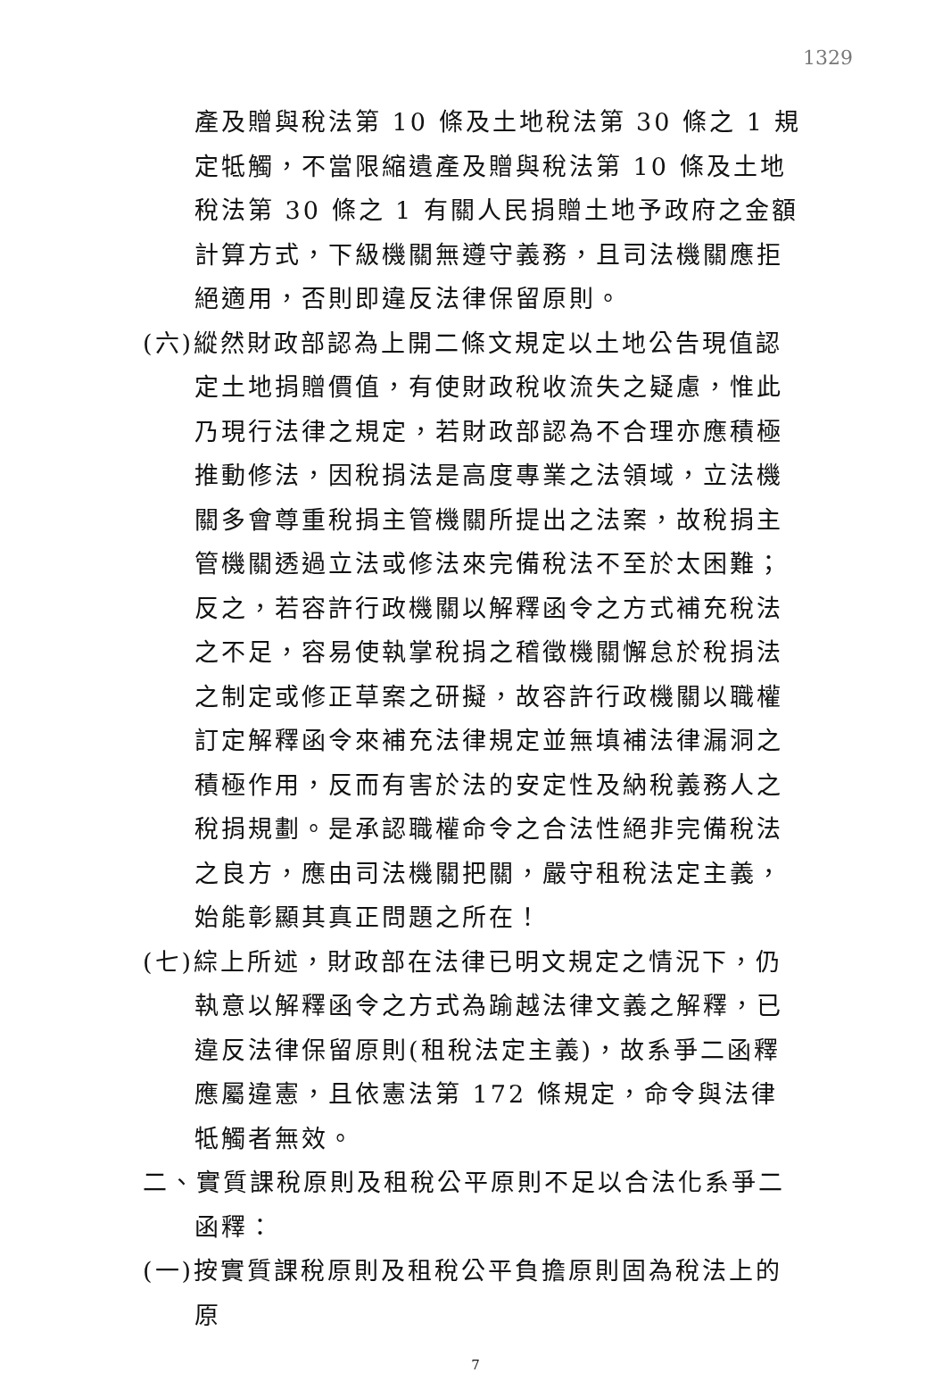1329
產及贈與稅法第 10 條及土地稅法第 30 條之 1 規定牴觸，不當限縮遺產及贈與稅法第 10 條及土地稅法第 30 條之 1 有關人民捐贈土地予政府之金額計算方式，下級機關無遵守義務，且司法機關應拒絕適用，否則即違反法律保留原則。
(六)縱然財政部認為上開二條文規定以土地公告現值認定土地捐贈價值，有使財政稅收流失之疑慮，惟此乃現行法律之規定，若財政部認為不合理亦應積極推動修法，因稅捐法是高度專業之法領域，立法機關多會尊重稅捐主管機關所提出之法案，故稅捐主管機關透過立法或修法來完備稅法不至於太困難；反之，若容許行政機關以解釋函令之方式補充稅法之不足，容易使執掌稅捐之稽徵機關懈怠於稅捐法之制定或修正草案之研擬，故容許行政機關以職權訂定解釋函令來補充法律規定並無填補法律漏洞之積極作用，反而有害於法的安定性及納稅義務人之稅捐規劃。是承認職權命令之合法性絕非完備稅法之良方，應由司法機關把關，嚴守租稅法定主義，始能彰顯其真正問題之所在！
(七)綜上所述，財政部在法律已明文規定之情況下，仍執意以解釋函令之方式為踰越法律文義之解釋，已違反法律保留原則(租稅法定主義)，故系爭二函釋應屬違憲，且依憲法第 172 條規定，命令與法律牴觸者無效。
二、實質課稅原則及租稅公平原則不足以合法化系爭二函釋：
(一)按實質課稅原則及租稅公平負擔原則固為稅法上的原
7